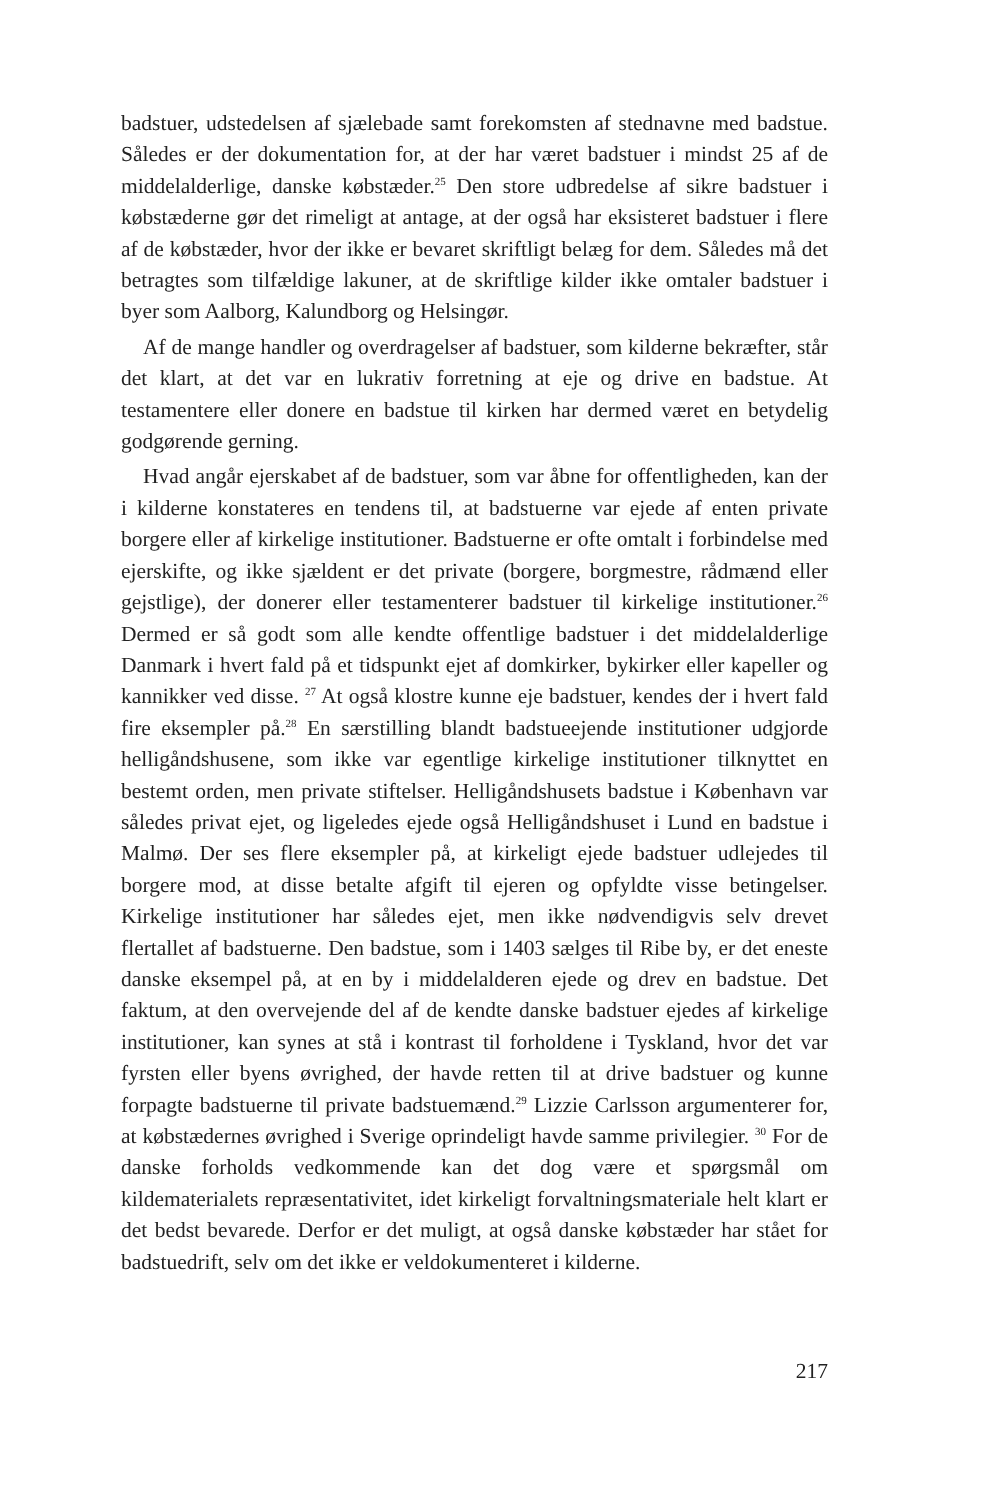badstuer, udstedelsen af sjælebade samt forekomsten af stednavne med badstue. Således er der dokumentation for, at der har været badstuer i mindst 25 af de middelalderlige, danske købstæder.<sup>25</sup> Den store udbredelse af sikre badstuer i købstæderne gør det rimeligt at antage, at der også har eksisteret badstuer i flere af de købstæder, hvor der ikke er bevaret skriftligt belæg for dem. Således må det betragtes som tilfældige lakuner, at de skriftlige kilder ikke omtaler badstuer i byer som Aalborg, Kalundborg og Helsingør.
Af de mange handler og overdragelser af badstuer, som kilderne bekræfter, står det klart, at det var en lukrativ forretning at eje og drive en badstue. At testamentere eller donere en badstue til kirken har dermed været en betydelig godgørende gerning.
Hvad angår ejerskabet af de badstuer, som var åbne for offentligheden, kan der i kilderne konstateres en tendens til, at badstuerne var ejede af enten private borgere eller af kirkelige institutioner. Badstuerne er ofte omtalt i forbindelse med ejerskifte, og ikke sjældent er det private (borgere, borgmestre, rådmænd eller gejstlige), der donerer eller testamenterer badstuer til kirkelige institutioner.<sup>26</sup> Dermed er så godt som alle kendte offentlige badstuer i det middelalderlige Danmark i hvert fald på et tidspunkt ejet af domkirker, bykirker eller kapeller og kannikker ved disse. <sup>27</sup> At også klostre kunne eje badstuer, kendes der i hvert fald fire eksempler på.<sup>28</sup> En særstilling blandt badstueejende institutioner udgjorde helligåndshusene, som ikke var egentlige kirkelige institutioner tilknyttet en bestemt orden, men private stiftelser. Helligåndshusets badstue i København var således privat ejet, og ligeledes ejede også Helligåndshuset i Lund en badstue i Malmø. Der ses flere eksempler på, at kirkeligt ejede badstuer udlejedes til borgere mod, at disse betalte afgift til ejeren og opfyldte visse betingelser. Kirkelige institutioner har således ejet, men ikke nødvendigvis selv drevet flertallet af badstuerne. Den badstue, som i 1403 sælges til Ribe by, er det eneste danske eksempel på, at en by i middelalderen ejede og drev en badstue. Det faktum, at den overvejende del af de kendte danske badstuer ejedes af kirkelige institutioner, kan synes at stå i kontrast til forholdene i Tyskland, hvor det var fyrsten eller byens øvrighed, der havde retten til at drive badstuer og kunne forpagte badstuerne til private badstuemænd.<sup>29</sup> Lizzie Carlsson argumenterer for, at købstædernes øvrighed i Sverige oprindeligt havde samme privilegier. <sup>30</sup> For de danske forholds vedkommende kan det dog være et spørgsmål om kildematerialets repræsentativitet, idet kirkeligt forvaltningsmateriale helt klart er det bedst bevarede. Derfor er det muligt, at også danske købstæder har stået for badstuedrift, selv om det ikke er veldokumenteret i kilderne.
217